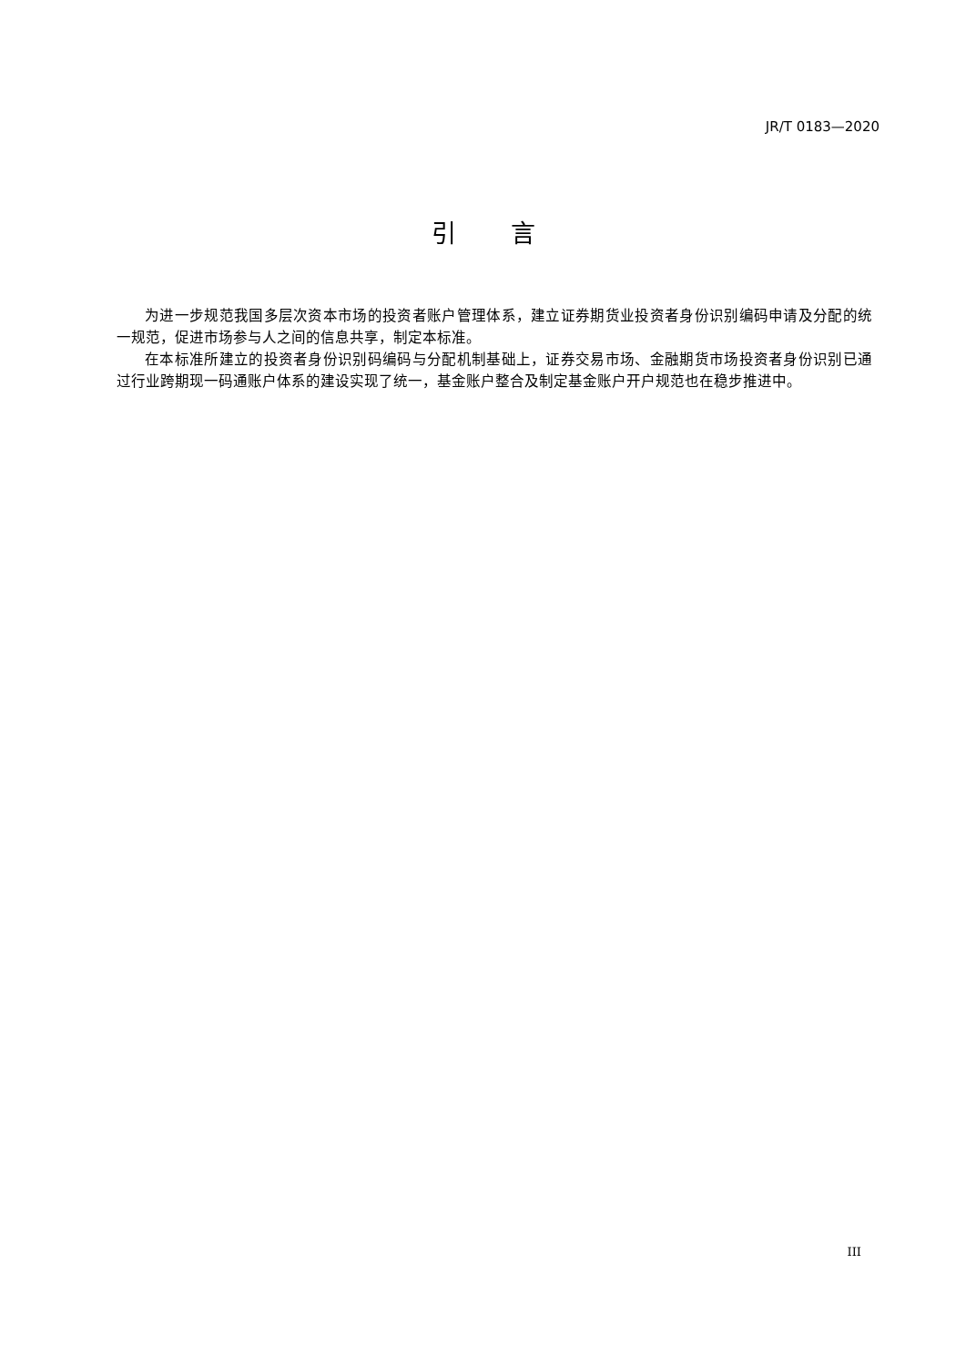JR/T 0183—2020
引言
为进一步规范我国多层次资本市场的投资者账户管理体系，建立证券期货业投资者身份识别编码申请及分配的统一规范，促进市场参与人之间的信息共享，制定本标准。
在本标准所建立的投资者身份识别码编码与分配机制基础上，证券交易市场、金融期货市场投资者身份识别已通过行业跨期现一码通账户体系的建设实现了统一，基金账户整合及制定基金账户开户规范也在稳步推进中。
III